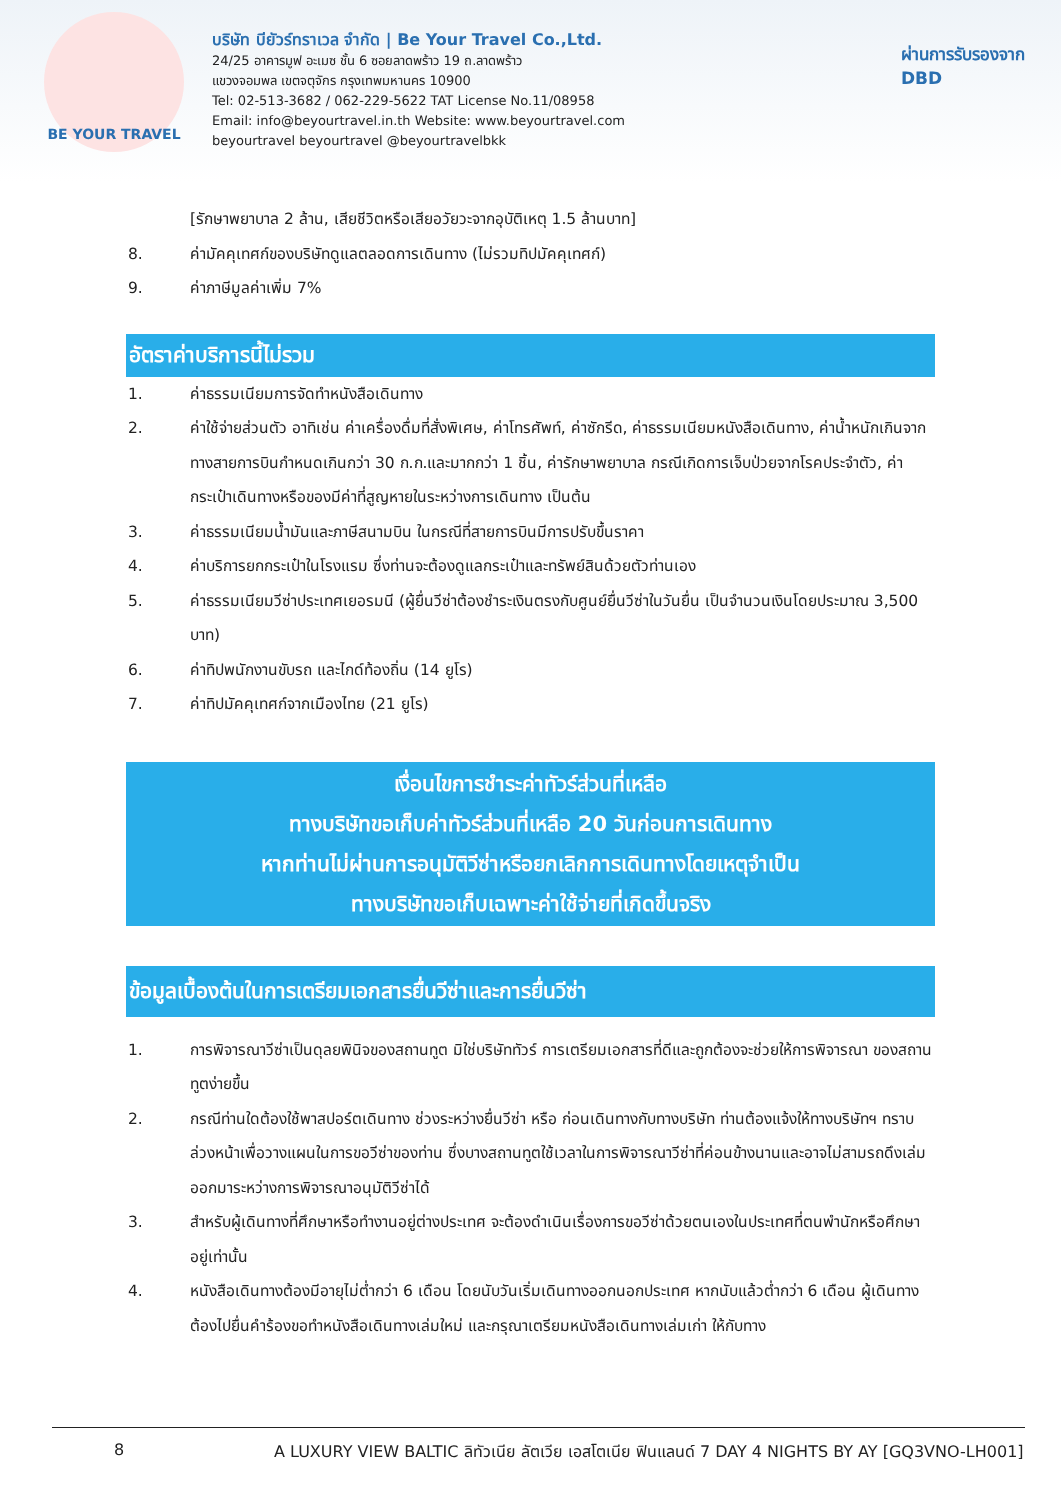BE YOUR TRAVEL
บริษัท บียัวร์ทราเวล จำกัด | Be Your Travel Co.,Ltd.
24/25 อาคารมูฟ อะเมซ ชั้น 6 ซอยลาดพร้าว 19 ถ.ลาดพร้าว
แขวงจอมพล เขตจตุจักร กรุงเทพมหานคร 10900
Tel: 02-513-3682 / 062-229-5622 TAT License No.11/08958
Email: info@beyourtravel.in.th Website: www.beyourtravel.com
beyourtravel beyourtravel @beyourtravelbkk
ผ่านการรับรองจาก
DBD
[รักษาพยาบาล 2 ล้าน, เสียชีวิตหรือเสียอวัยวะจากอุบัติเหตุ 1.5 ล้านบาท]
8. ค่ามัคคุเทศก์ของบริษัทดูแลตลอดการเดินทาง (ไม่รวมทิปมัคคุเทศก์)
9. ค่าภาษีมูลค่าเพิ่ม 7%
อัตราค่าบริการนี้ไม่รวม
1. ค่าธรรมเนียมการจัดทำหนังสือเดินทาง
2. ค่าใช้จ่ายส่วนตัว อาทิเช่น ค่าเครื่องดื่มที่สั่งพิเศษ, ค่าโทรศัพท์, ค่าซักรีด, ค่าธรรมเนียมหนังสือเดินทาง, ค่าน้ำหนักเกินจากทางสายการบินกำหนดเกินกว่า 30 ก.ก.และมากกว่า 1 ชิ้น, ค่ารักษาพยาบาล กรณีเกิดการเจ็บป่วยจากโรคประจำตัว, ค่ากระเป๋าเดินทางหรือของมีค่าที่สูญหายในระหว่างการเดินทาง เป็นต้น
3. ค่าธรรมเนียมน้ำมันและภาษีสนามบิน ในกรณีที่สายการบินมีการปรับขึ้นราคา
4. ค่าบริการยกกระเป๋าในโรงแรม ซึ่งท่านจะต้องดูแลกระเป๋าและทรัพย์สินด้วยตัวท่านเอง
5. ค่าธรรมเนียมวีซ่าประเทศเยอรมนี (ผู้ยื่นวีซ่าต้องชำระเงินตรงกับศูนย์ยื่นวีซ่าในวันยื่น เป็นจำนวนเงินโดยประมาณ 3,500 บาท)
6. ค่าทิปพนักงานขับรถ และไกด์ท้องถิ่น (14 ยูโร)
7. ค่าทิปมัคคุเทศก์จากเมืองไทย (21 ยูโร)
เงื่อนไขการชำระค่าทัวร์ส่วนที่เหลือ
ทางบริษัทขอเก็บค่าทัวร์ส่วนที่เหลือ 20 วันก่อนการเดินทาง
หากท่านไม่ผ่านการอนุมัติวีซ่าหรือยกเลิกการเดินทางโดยเหตุจำเป็น
ทางบริษัทขอเก็บเฉพาะค่าใช้จ่ายที่เกิดขึ้นจริง
ข้อมูลเบื้องต้นในการเตรียมเอกสารยื่นวีซ่าและการยื่นวีซ่า
1. การพิจารณาวีซ่าเป็นดุลยพินิจของสถานทูต มิใช่บริษัททัวร์ การเตรียมเอกสารที่ดีและถูกต้องจะช่วยให้การพิจารณา ของสถานทูตง่ายขึ้น
2. กรณีท่านใดต้องใช้พาสปอร์ตเดินทาง ช่วงระหว่างยื่นวีซ่า หรือ ก่อนเดินทางกับทางบริษัท ท่านต้องแจ้งให้ทางบริษัทฯ ทราบล่วงหน้าเพื่อวางแผนในการขอวีซ่าของท่าน ซึ่งบางสถานทูตใช้เวลาในการพิจารณาวีซ่าที่ค่อนข้างนานและอาจไม่สามรถดึงเล่มออกมาระหว่างการพิจารณาอนุมัติวีซ่าได้
3. สำหรับผู้เดินทางที่ศึกษาหรือทำงานอยู่ต่างประเทศ จะต้องดำเนินเรื่องการขอวีซ่าด้วยตนเองในประเทศที่ตนพำนักหรือศึกษาอยู่เท่านั้น
4. หนังสือเดินทางต้องมีอายุไม่ต่ำกว่า 6 เดือน โดยนับวันเริ่มเดินทางออกนอกประเทศ หากนับแล้วต่ำกว่า 6 เดือน ผู้เดินทางต้องไปยื่นคำร้องขอทำหนังสือเดินทางเล่มใหม่ และกรุณาเตรียมหนังสือเดินทางเล่มเก่า ให้กับทาง
8 A LUXURY VIEW BALTIC ลิทัวเนีย ลัตเวีย เอสโตเนีย ฟินแลนด์ 7 DAY 4 NIGHTS BY AY [GQ3VNO-LH001]